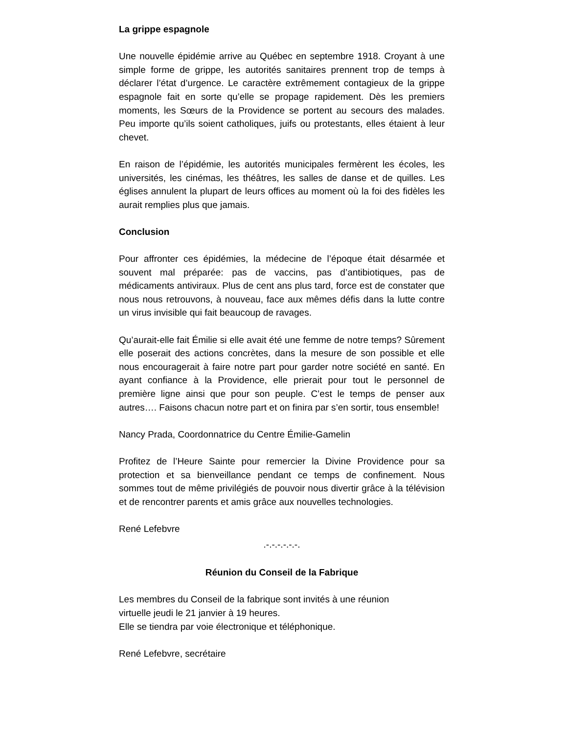La grippe espagnole
Une nouvelle épidémie arrive au Québec en septembre 1918. Croyant à une simple forme de grippe, les autorités sanitaires prennent trop de temps à déclarer l’état d’urgence. Le caractère extrêmement contagieux de la grippe espagnole fait en sorte qu’elle se propage rapidement. Dès les premiers moments, les Sœurs de la Providence se portent au secours des malades. Peu importe qu’ils soient catholiques, juifs ou protestants, elles étaient à leur chevet.
En raison de l’épidémie, les autorités municipales fermèrent les écoles, les universités, les cinémas, les théâtres, les salles de danse et de quilles. Les églises annulent la plupart de leurs offices au moment où la foi des fidèles les aurait remplies plus que jamais.
Conclusion
Pour affronter ces épidémies, la médecine de l’époque était désarmée et souvent mal préparée: pas de vaccins, pas d’antibiotiques, pas de médicaments antiviraux. Plus de cent ans plus tard, force est de constater que nous nous retrouvons, à nouveau, face aux mêmes défis dans la lutte contre un virus invisible qui fait beaucoup de ravages.
Qu’aurait-elle fait Émilie si elle avait été une femme de notre temps? Sûrement elle poserait des actions concrètes, dans la mesure de son possible et elle nous encouragerait à faire notre part pour garder notre société en santé. En ayant confiance à la Providence, elle prierait pour tout le personnel de première ligne ainsi que pour son peuple. C’est le temps de penser aux autres…. Faisons chacun notre part et on finira par s’en sortir, tous ensemble!
Nancy Prada, Coordonnatrice du Centre Émilie-Gamelin
Profitez de l’Heure Sainte pour remercier la Divine Providence pour sa protection et sa bienveillance pendant ce temps de confinement. Nous sommes tout de même privilégiés de pouvoir nous divertir grâce à la télévision et de rencontrer parents et amis grâce aux nouvelles technologies.
René Lefebvre
.-.-.-.-.-.-.
Réunion du Conseil de la Fabrique
Les membres du Conseil de la fabrique sont invités à une réunion
virtuelle jeudi le 21 janvier à 19 heures.
Elle se tiendra par voie électronique et téléphonique.
René Lefebvre, secrétaire